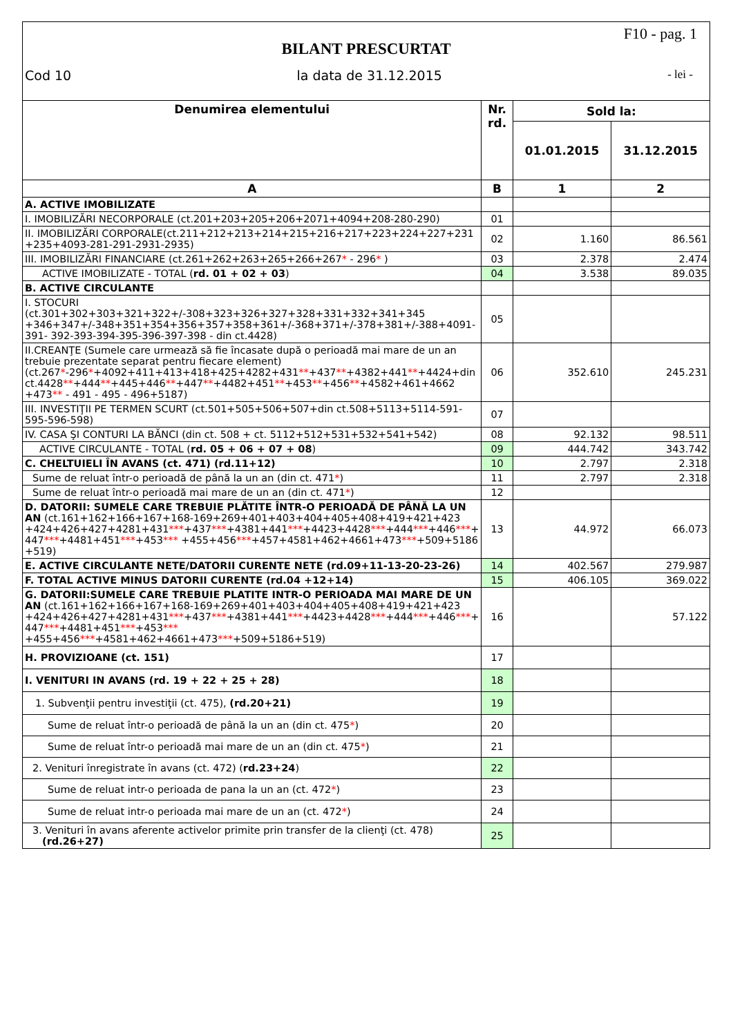F10 - pag. 1
BILANT PRESCURTAT
Cod 10 la data de 31.12.2015 - lei -
| Denumirea elementului | Nr. rd. | Sold la: | |
| --- | --- | --- | --- |
| | | 01.01.2015 | 31.12.2015 |
| A | B | 1 | 2 |
| A. ACTIVE IMOBILIZATE | | | |
| I. IMOBILIZĂRI NECORPORALE (ct.201+203+205+206+2071+4094+208-280-290) | 01 | | |
| II. IMOBILIZĂRI CORPORALE(ct.211+212+213+214+215+216+217+223+224+227+231 +235+4093-281-291-2931-2935) | 02 | 1.160 | 86.561 |
| III. IMOBILIZĂRI FINANCIARE (ct.261+262+263+265+266+267 * - 296 * ) | 03 | 2.378 | 2.474 |
| ACTIVE IMOBILIZATE - TOTAL ( rd. 01 + 02 + 03 ) | 04 | 3.538 | 89.035 |
| B. ACTIVE CIRCULANTE | | | |
| I. STOCURI (ct.301+302+303+321+322+/-308+323+326+327+328+331+332+341+345 +346+347+/-348+351+354+356+357+358+361+/-368+371+/-378+381+/-388+4091-391- 392-393-394-395-396-397-398 - din ct.4428) | 05 | | |
| II.CREANŢE (Sumele care urmează să fie încasate după o perioadă mai mare de un an trebuie prezentate separat pentru fiecare element) (ct.267 * -296 * +4092+411+413+418+425+4282+431 ** +437 ** +4382+441 ** +4424+din ct.4428 ** +444 ** +445+446 ** +447 ** +4482+451 ** +453 ** +456 ** +4582+461+4662 +473 ** - 491 - 495 - 496+5187) | 06 | 352.610 | 245.231 |
| III. INVESTIŢII PE TERMEN SCURT (ct.501+505+506+507+din ct.508+5113+5114-591-595-596-598) | 07 | | |
| IV. CASA ŞI CONTURI LA BĂNCI (din ct. 508 + ct. 5112+512+531+532+541+542) | 08 | 92.132 | 98.511 |
| ACTIVE CIRCULANTE - TOTAL ( rd. 05 + 06 + 07 + 08 ) | 09 | 444.742 | 343.742 |
| C. CHELTUIELI ÎN AVANS (ct. 471) (rd.11+12) | 10 | 2.797 | 2.318 |
| Sume de reluat într-o perioadă de până la un an (din ct. 471 * ) | 11 | 2.797 | 2.318 |
| Sume de reluat într-o perioadă mai mare de un an (din ct. 471 * ) | 12 | | |
| D. DATORII: SUMELE CARE TREBUIE PLĂTITE ÎNTR-O PERIOADĂ DE PÂNĂ LA UN AN (ct.161+162+166+167+168-169+269+401+403+404+405+408+419+421+423 +424+426+427+4281+431 *** +437 *** +4381+441 *** +4423+4428 *** +444 *** +446 *** + 447 *** +4481+451 *** +453 *** +455+456 *** +457+4581+462+4661+473 *** +509+5186 +519) | 13 | 44.972 | 66.073 |
| E. ACTIVE CIRCULANTE NETE/DATORII CURENTE NETE (rd.09+11-13-20-23-26) | 14 | 402.567 | 279.987 |
| F. TOTAL ACTIVE MINUS DATORII CURENTE (rd.04 +12+14) | 15 | 406.105 | 369.022 |
| G. DATORII:SUMELE CARE TREBUIE PLATITE INTR-O PERIOADA MAI MARE DE UN AN (ct.161+162+166+167+168-169+269+401+403+404+405+408+419+421+423 +424+426+427+4281+431 *** +437 *** +4381+441 *** +4423+4428 *** +444 *** +446 *** + 447 *** +4481+451 *** +453 *** +455+456 *** +4581+462+4661+473 *** +509+5186+519) | 16 | | 57.122 |
| H. PROVIZIOANE (ct. 151) | 17 | | |
| I. VENITURI IN AVANS (rd. 19 + 22 + 25 + 28) | 18 | | |
| 1. Subvenţii pentru investiţii (ct. 475), (rd.20+21) | 19 | | |
| Sume de reluat într-o perioadă de până la un an (din ct. 475 * ) | 20 | | |
| Sume de reluat într-o perioadă mai mare de un an (din ct. 475 * ) | 21 | | |
| 2. Venituri înregistrate în avans (ct. 472) ( rd.23+24 ) | 22 | | |
| Sume de reluat intr-o perioada de pana la un an (ct. 472 * ) | 23 | | |
| Sume de reluat intr-o perioada mai mare de un an (ct. 472 * ) | 24 | | |
| 3. Venituri în avans aferente activelor primite prin transfer de la clienţi (ct. 478) (rd.26+27) | 25 | | |